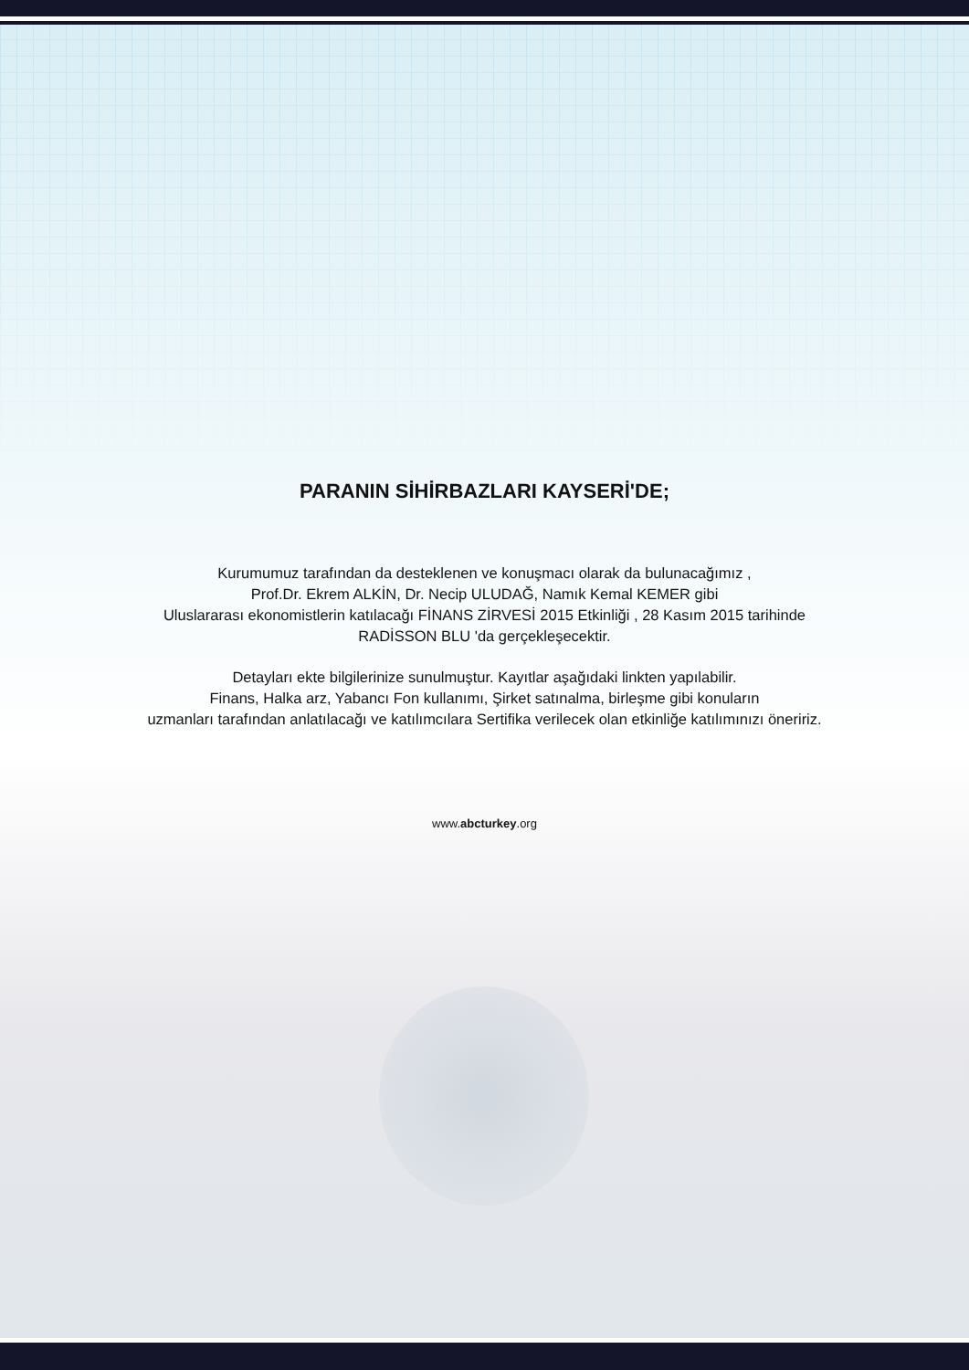PARANIN SİHİRBAZLARI KAYSERİ'DE;
Kurumumuz tarafından da desteklenen ve konuşmacı olarak da bulunacağımız ,
Prof.Dr. Ekrem ALKİN, Dr. Necip ULUDAĞ, Namık Kemal KEMER gibi
Uluslararası ekonomistlerin katılacağı FİNANS ZİRVESİ 2015 Etkinliği , 28 Kasım 2015 tarihinde
RADİSSON BLU 'da gerçekleşecektir.
Detayları ekte bilgilerinize sunulmuştur. Kayıtlar aşağıdaki linkten yapılabilir.
Finans, Halka arz, Yabancı Fon kullanımı, Şirket satınalma, birleşme gibi konuların
uzmanları tarafından anlatılacağı ve katılımcılara Sertifika verilecek olan etkinliğe katılımınızı öneririz.
www.abcturkey.org